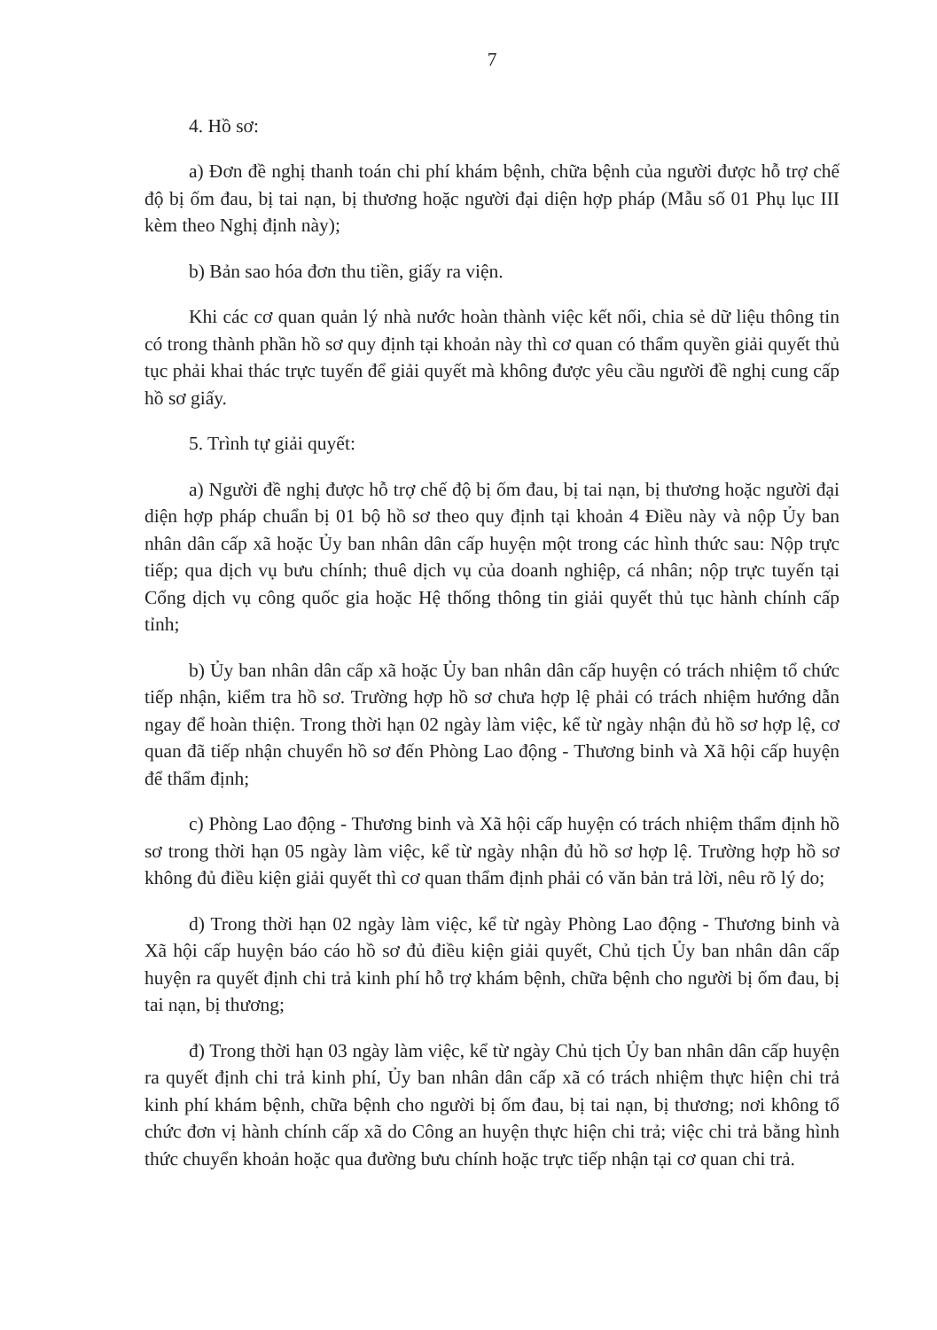7
4. Hồ sơ:
a) Đơn đề nghị thanh toán chi phí khám bệnh, chữa bệnh của người được hỗ trợ chế độ bị ốm đau, bị tai nạn, bị thương hoặc người đại diện hợp pháp (Mẫu số 01 Phụ lục III kèm theo Nghị định này);
b) Bản sao hóa đơn thu tiền, giấy ra viện.
Khi các cơ quan quản lý nhà nước hoàn thành việc kết nối, chia sẻ dữ liệu thông tin có trong thành phần hồ sơ quy định tại khoản này thì cơ quan có thẩm quyền giải quyết thủ tục phải khai thác trực tuyến để giải quyết mà không được yêu cầu người đề nghị cung cấp hồ sơ giấy.
5. Trình tự giải quyết:
a) Người đề nghị được hỗ trợ chế độ bị ốm đau, bị tai nạn, bị thương hoặc người đại diện hợp pháp chuẩn bị 01 bộ hồ sơ theo quy định tại khoản 4 Điều này và nộp Ủy ban nhân dân cấp xã hoặc Ủy ban nhân dân cấp huyện một trong các hình thức sau: Nộp trực tiếp; qua dịch vụ bưu chính; thuê dịch vụ của doanh nghiệp, cá nhân; nộp trực tuyến tại Cổng dịch vụ công quốc gia hoặc Hệ thống thông tin giải quyết thủ tục hành chính cấp tỉnh;
b) Ủy ban nhân dân cấp xã hoặc Ủy ban nhân dân cấp huyện có trách nhiệm tổ chức tiếp nhận, kiểm tra hồ sơ. Trường hợp hồ sơ chưa hợp lệ phải có trách nhiệm hướng dẫn ngay để hoàn thiện. Trong thời hạn 02 ngày làm việc, kể từ ngày nhận đủ hồ sơ hợp lệ, cơ quan đã tiếp nhận chuyển hồ sơ đến Phòng Lao động - Thương binh và Xã hội cấp huyện để thẩm định;
c) Phòng Lao động - Thương binh và Xã hội cấp huyện có trách nhiệm thẩm định hồ sơ trong thời hạn 05 ngày làm việc, kể từ ngày nhận đủ hồ sơ hợp lệ. Trường hợp hồ sơ không đủ điều kiện giải quyết thì cơ quan thẩm định phải có văn bản trả lời, nêu rõ lý do;
d) Trong thời hạn 02 ngày làm việc, kể từ ngày Phòng Lao động - Thương binh và Xã hội cấp huyện báo cáo hồ sơ đủ điều kiện giải quyết, Chủ tịch Ủy ban nhân dân cấp huyện ra quyết định chi trả kinh phí hỗ trợ khám bệnh, chữa bệnh cho người bị ốm đau, bị tai nạn, bị thương;
đ) Trong thời hạn 03 ngày làm việc, kể từ ngày Chủ tịch Ủy ban nhân dân cấp huyện ra quyết định chi trả kinh phí, Ủy ban nhân dân cấp xã có trách nhiệm thực hiện chi trả kinh phí khám bệnh, chữa bệnh cho người bị ốm đau, bị tai nạn, bị thương; nơi không tổ chức đơn vị hành chính cấp xã do Công an huyện thực hiện chi trả; việc chi trả bằng hình thức chuyển khoản hoặc qua đường bưu chính hoặc trực tiếp nhận tại cơ quan chi trả.